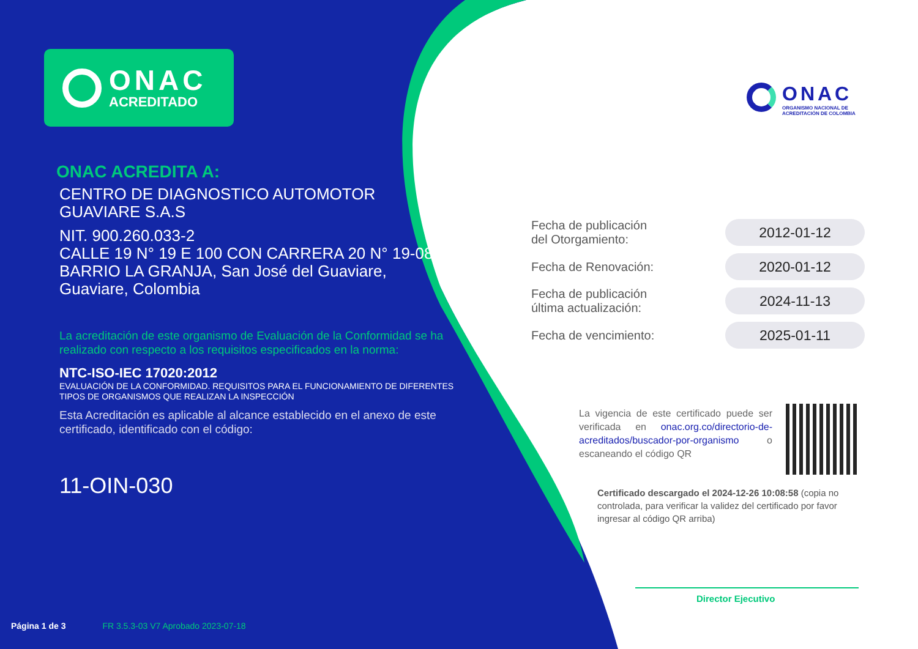ONAC
ACREDITADO
ONAC ACREDITA A:
CENTRO DE DIAGNOSTICO AUTOMOTOR
GUAVIARE S.A.S
NIT. 900.260.033-2
CALLE 19 N° 19 E 100 CON CARRERA 20 N° 19-08 BARRIO LA GRANJA, San José del Guaviare,
Guaviare, Colombia
La acreditación de este organismo de Evaluación de la Conformidad se ha realizado con respecto a los requisitos especificados en la norma:
NTC-ISO-IEC 17020:2012
EVALUACIÓN DE LA CONFORMIDAD. REQUISITOS PARA EL FUNCIONAMIENTO DE DIFERENTES TIPOS DE ORGANISMOS QUE REALIZAN LA INSPECCIÓN
Esta Acreditación es aplicable al alcance establecido en el anexo de este certificado, identificado con el código:
11-OIN-030
Página 1 de 3 FR 3.5.3-03 V7 Aprobado 2023-07-18
ONAC
ORGANISMO NACIONAL DE
ACREDITACIÓN DE COLOMBIA
Fecha de publicación
del Otorgamiento:
2012-01-12
Fecha de Renovación:
2020-01-12
Fecha de publicación
última actualización:
2024-11-13
Fecha de vencimiento:
2025-01-11
La vigencia de este certificado puede ser verificada en onac.org.co/directorio-de-acreditados/buscador-por-organismo o escaneando el código QR
Certificado descargado el 2024-12-26 10:08:58 (copia no controlada, para verificar la validez del certificado por favor ingresar al código QR arriba)
Director Ejecutivo